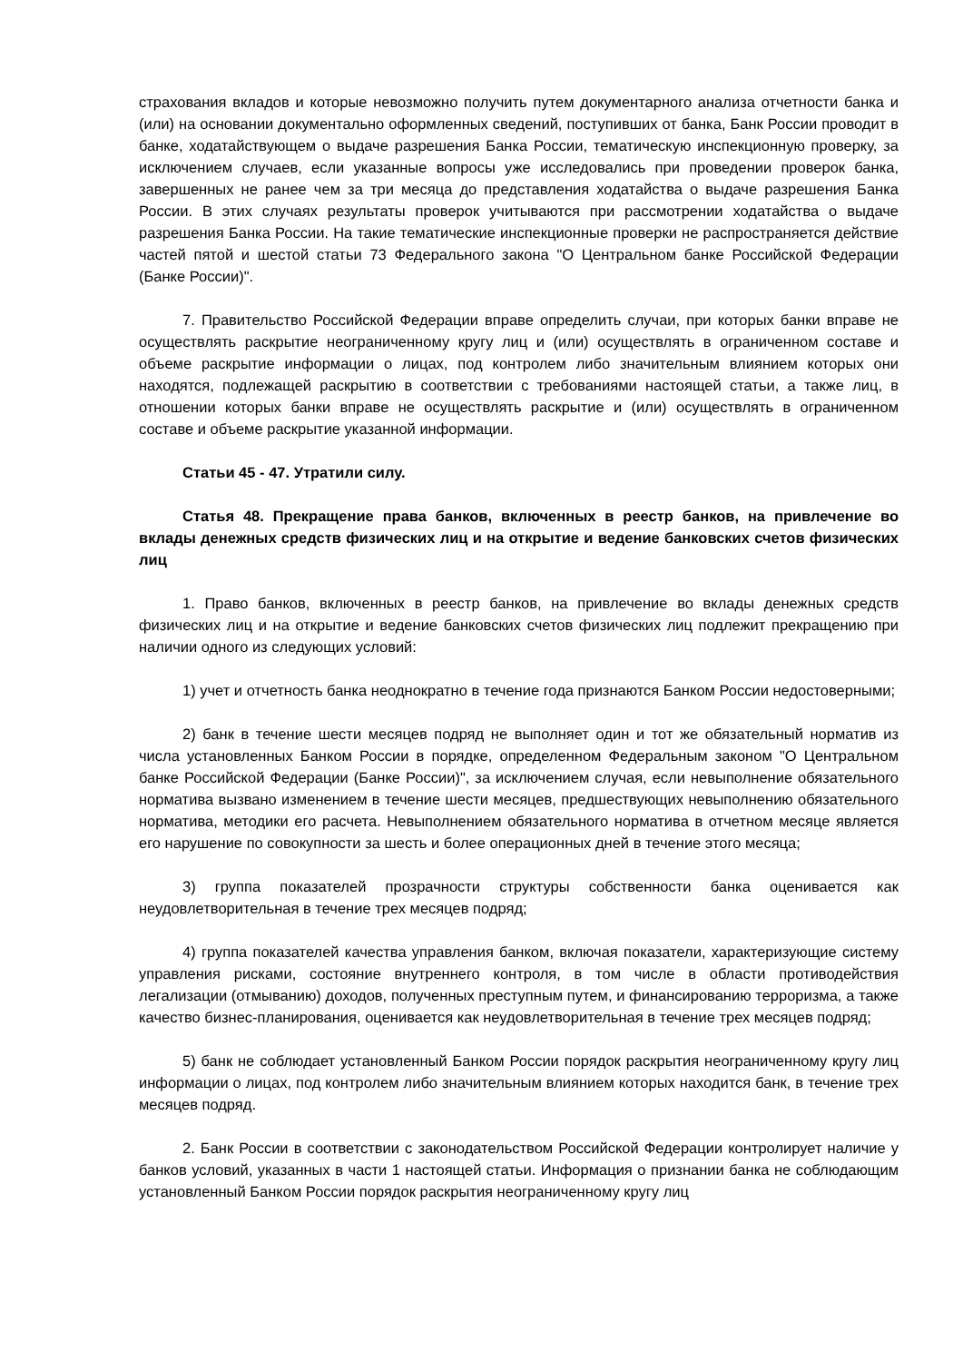страхования вкладов и которые невозможно получить путем документарного анализа отчетности банка и (или) на основании документально оформленных сведений, поступивших от банка, Банк России проводит в банке, ходатайствующем о выдаче разрешения Банка России, тематическую инспекционную проверку, за исключением случаев, если указанные вопросы уже исследовались при проведении проверок банка, завершенных не ранее чем за три месяца до представления ходатайства о выдаче разрешения Банка России. В этих случаях результаты проверок учитываются при рассмотрении ходатайства о выдаче разрешения Банка России. На такие тематические инспекционные проверки не распространяется действие частей пятой и шестой статьи 73 Федерального закона "О Центральном банке Российской Федерации (Банке России)".
7. Правительство Российской Федерации вправе определить случаи, при которых банки вправе не осуществлять раскрытие неограниченному кругу лиц и (или) осуществлять в ограниченном составе и объеме раскрытие информации о лицах, под контролем либо значительным влиянием которых они находятся, подлежащей раскрытию в соответствии с требованиями настоящей статьи, а также лиц, в отношении которых банки вправе не осуществлять раскрытие и (или) осуществлять в ограниченном составе и объеме раскрытие указанной информации.
Статьи 45 - 47. Утратили силу.
Статья 48. Прекращение права банков, включенных в реестр банков, на привлечение во вклады денежных средств физических лиц и на открытие и ведение банковских счетов физических лиц
1. Право банков, включенных в реестр банков, на привлечение во вклады денежных средств физических лиц и на открытие и ведение банковских счетов физических лиц подлежит прекращению при наличии одного из следующих условий:
1) учет и отчетность банка неоднократно в течение года признаются Банком России недостоверными;
2) банк в течение шести месяцев подряд не выполняет один и тот же обязательный норматив из числа установленных Банком России в порядке, определенном Федеральным законом "О Центральном банке Российской Федерации (Банке России)", за исключением случая, если невыполнение обязательного норматива вызвано изменением в течение шести месяцев, предшествующих невыполнению обязательного норматива, методики его расчета. Невыполнением обязательного норматива в отчетном месяце является его нарушение по совокупности за шесть и более операционных дней в течение этого месяца;
3) группа показателей прозрачности структуры собственности банка оценивается как неудовлетворительная в течение трех месяцев подряд;
4) группа показателей качества управления банком, включая показатели, характеризующие систему управления рисками, состояние внутреннего контроля, в том числе в области противодействия легализации (отмыванию) доходов, полученных преступным путем, и финансированию терроризма, а также качество бизнес-планирования, оценивается как неудовлетворительная в течение трех месяцев подряд;
5) банк не соблюдает установленный Банком России порядок раскрытия неограниченному кругу лиц информации о лицах, под контролем либо значительным влиянием которых находится банк, в течение трех месяцев подряд.
2. Банк России в соответствии с законодательством Российской Федерации контролирует наличие у банков условий, указанных в части 1 настоящей статьи. Информация о признании банка не соблюдающим установленный Банком России порядок раскрытия неограниченному кругу лиц